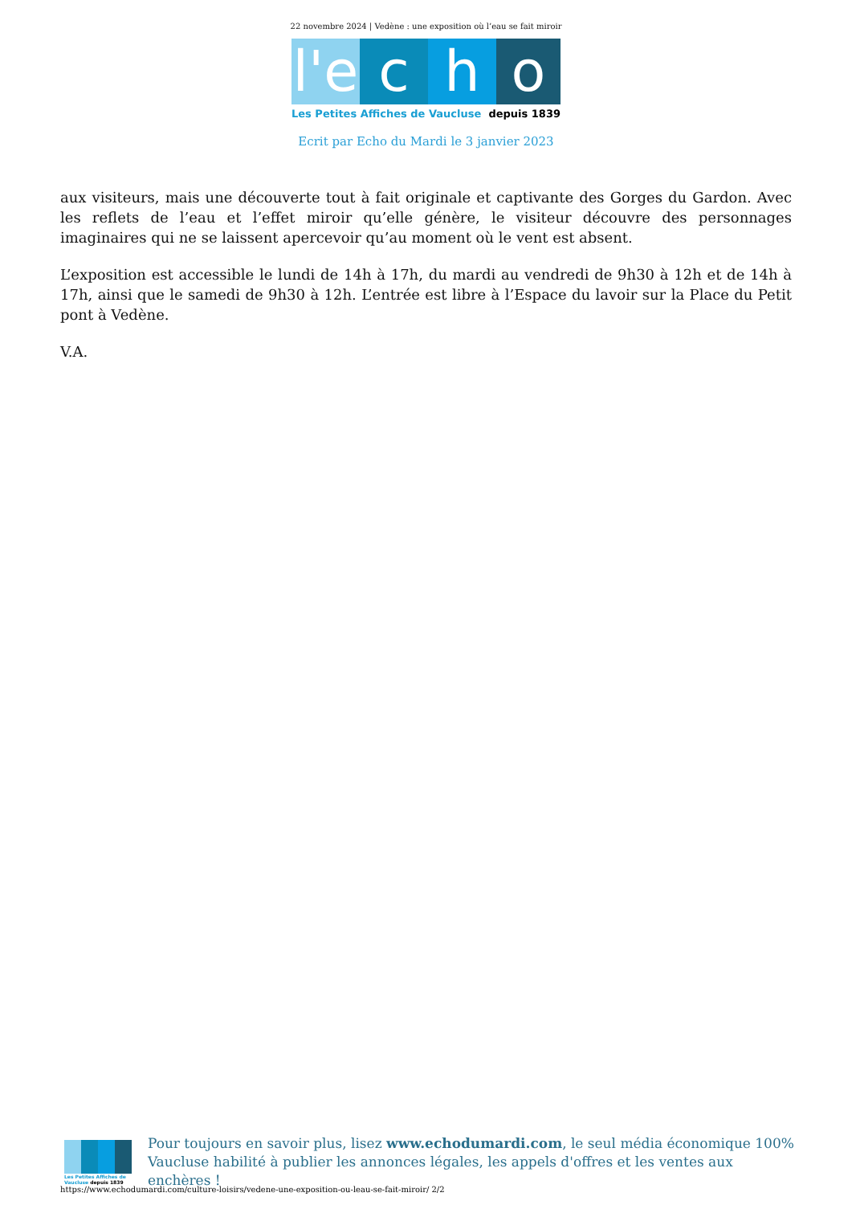22 novembre 2024 | Vedène : une exposition où l’eau se fait miroir
l'e
c h o
Les Petites Affiches de Vaucluse depuis 1839
Ecrit par Echo du Mardi le 3 janvier 2023
aux visiteurs, mais une découverte tout à fait originale et captivante des Gorges du Gardon. Avec les reflets de l’eau et l’effet miroir qu’elle génère, le visiteur découvre des personnages imaginaires qui ne se laissent apercevoir qu’au moment où le vent est absent.
L’exposition est accessible le lundi de 14h à 17h, du mardi au vendredi de 9h30 à 12h et de 14h à 17h, ainsi que le samedi de 9h30 à 12h. L’entrée est libre à l’Espace du lavoir sur la Place du Petit pont à Vedène.
V.A.
Les Petites Affiches de Vaucluse depuis 1839
Pour toujours en savoir plus, lisez www.echodumardi.com, le seul média économique 100% Vaucluse habilité à publier les annonces légales, les appels d'offres et les ventes aux enchères !
https://www.echodumardi.com/culture-loisirs/vedene-une-exposition-ou-leau-se-fait-miroir/ 2/2